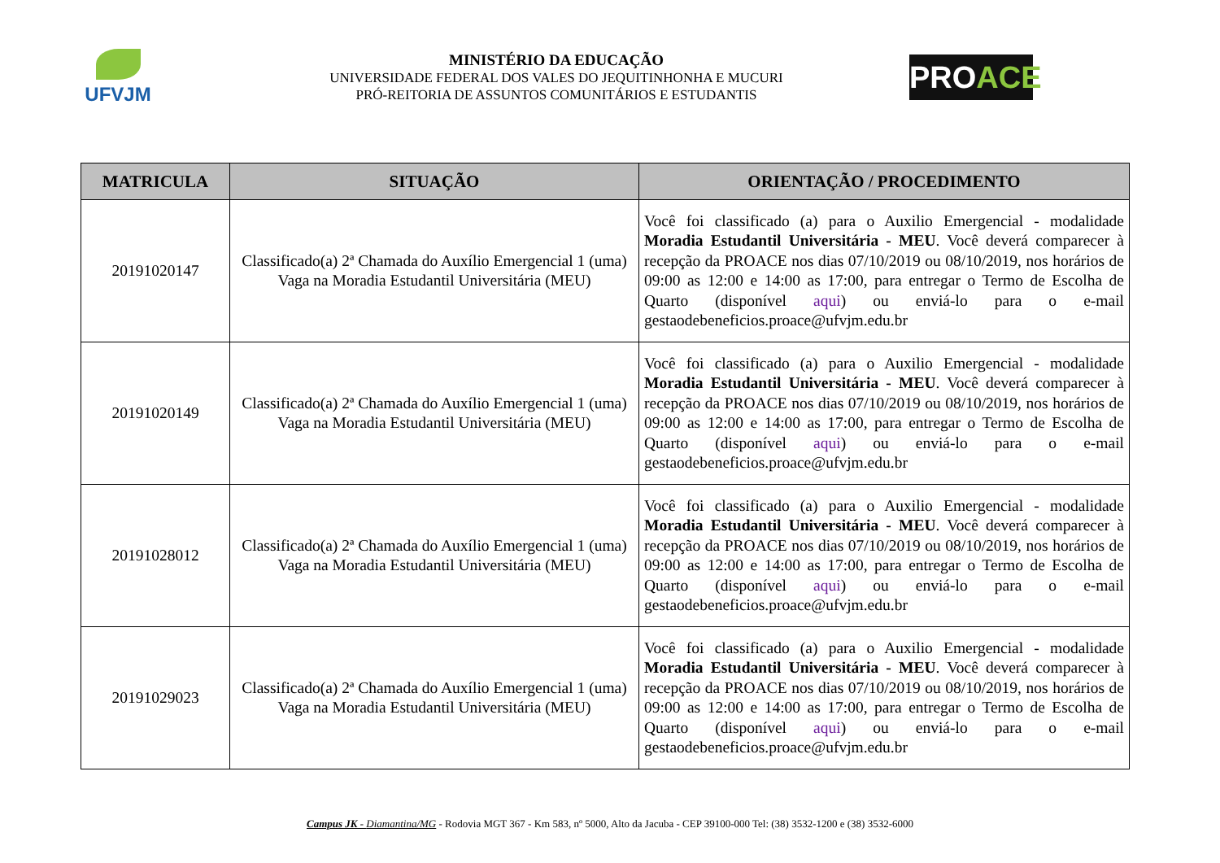UFVJM
MINISTÉRIO DA EDUCAÇÃO
UNIVERSIDADE FEDERAL DOS VALES DO JEQUITINHONHA E MUCURI
PRÓ-REITORIA DE ASSUNTOS COMUNITÁRIOS E ESTUDANTIS
PROACE
| MATRICULA | SITUAÇÃO | ORIENTAÇÃO / PROCEDIMENTO |
| --- | --- | --- |
| 20191020147 | Classificado(a) 2ª Chamada do Auxílio Emergencial 1 (uma) Vaga na Moradia Estudantil Universitária (MEU) | Você foi classificado (a) para o Auxilio Emergencial - modalidade Moradia Estudantil Universitária - MEU . Você deverá comparecer à recepção da PROACE nos dias 07/10/2019 ou 08/10/2019, nos horários de 09:00 as 12:00 e 14:00 as 17:00, para entregar o Termo de Escolha de Quarto (disponível aqui ) ou enviá-lo para o e-mail gestaodebeneficios.proace@ufvjm.edu.br |
| 20191020149 | Classificado(a) 2ª Chamada do Auxílio Emergencial 1 (uma) Vaga na Moradia Estudantil Universitária (MEU) | Você foi classificado (a) para o Auxilio Emergencial - modalidade Moradia Estudantil Universitária - MEU . Você deverá comparecer à recepção da PROACE nos dias 07/10/2019 ou 08/10/2019, nos horários de 09:00 as 12:00 e 14:00 as 17:00, para entregar o Termo de Escolha de Quarto (disponível aqui ) ou enviá-lo para o e-mail gestaodebeneficios.proace@ufvjm.edu.br |
| 20191028012 | Classificado(a) 2ª Chamada do Auxílio Emergencial 1 (uma) Vaga na Moradia Estudantil Universitária (MEU) | Você foi classificado (a) para o Auxilio Emergencial - modalidade Moradia Estudantil Universitária - MEU . Você deverá comparecer à recepção da PROACE nos dias 07/10/2019 ou 08/10/2019, nos horários de 09:00 as 12:00 e 14:00 as 17:00, para entregar o Termo de Escolha de Quarto (disponível aqui ) ou enviá-lo para o e-mail gestaodebeneficios.proace@ufvjm.edu.br |
| 20191029023 | Classificado(a) 2ª Chamada do Auxílio Emergencial 1 (uma) Vaga na Moradia Estudantil Universitária (MEU) | Você foi classificado (a) para o Auxilio Emergencial - modalidade Moradia Estudantil Universitária - MEU . Você deverá comparecer à recepção da PROACE nos dias 07/10/2019 ou 08/10/2019, nos horários de 09:00 as 12:00 e 14:00 as 17:00, para entregar o Termo de Escolha de Quarto (disponível aqui ) ou enviá-lo para o e-mail gestaodebeneficios.proace@ufvjm.edu.br |
Campus JK - Diamantina/MG - Rodovia MGT 367 - Km 583, nº 5000, Alto da Jacuba - CEP 39100-000 Tel: (38) 3532-1200 e (38) 3532-6000